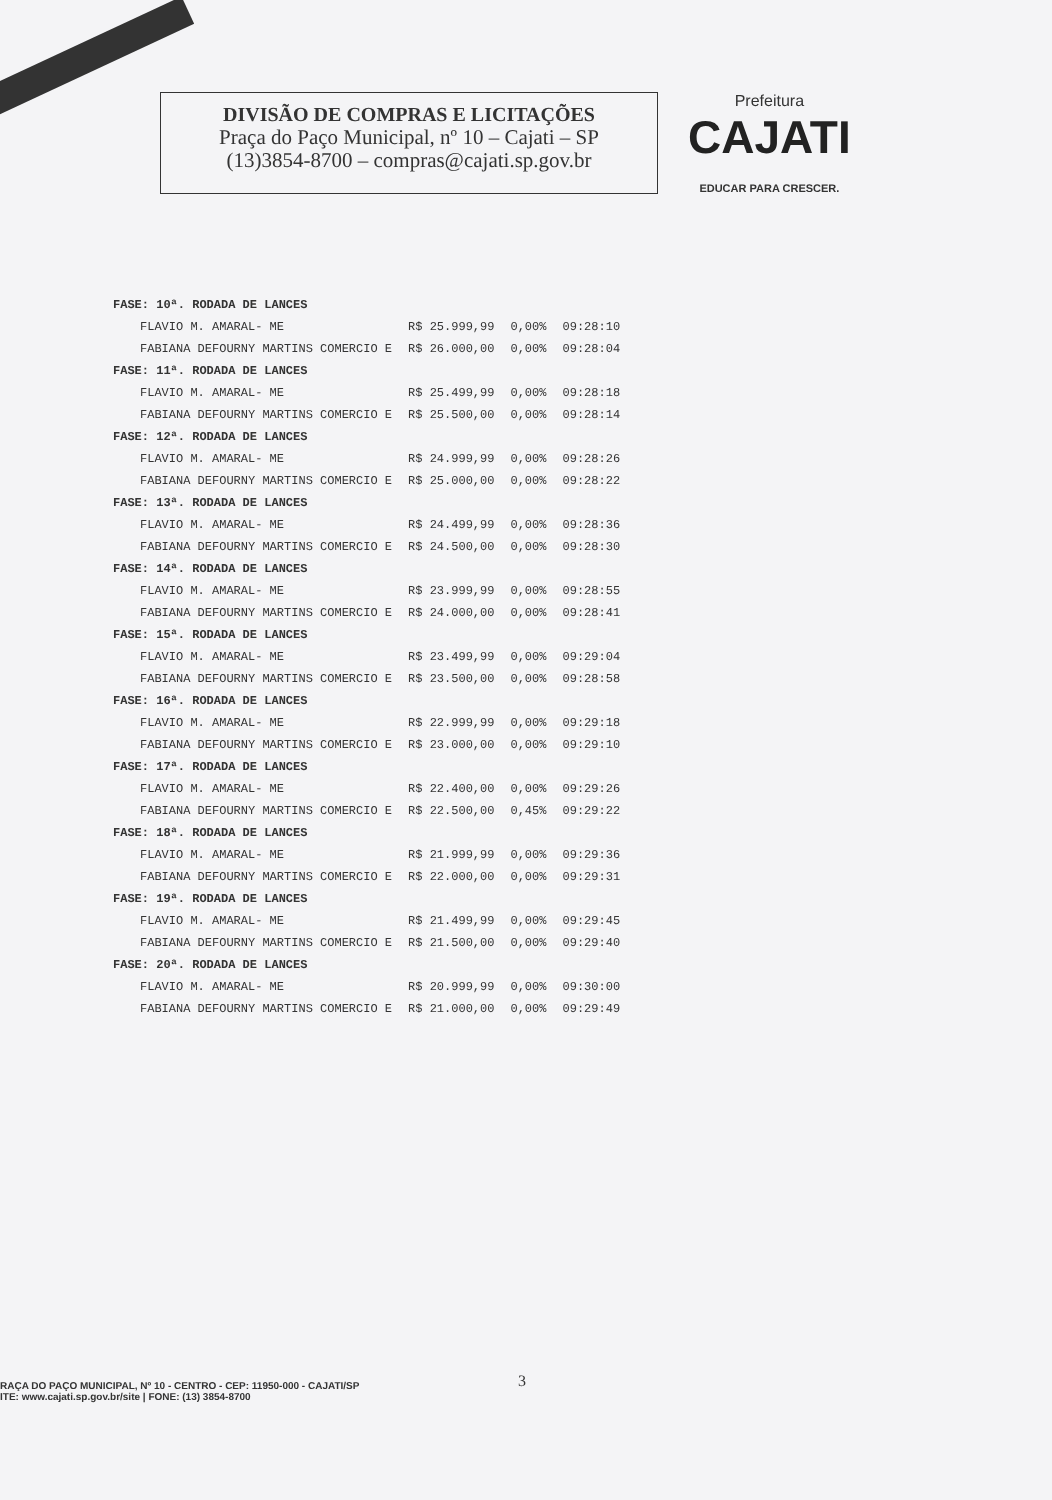DIVISÃO DE COMPRAS E LICITAÇÕES
Praça do Paço Municipal, nº 10 – Cajati – SP
(13)3854-8700 – compras@cajati.sp.gov.br
Prefeitura
CAJATI
EDUCAR PARA CRESCER.
| FASE: 10ª. RODADA DE LANCES | | | |
| FLAVIO M. AMARAL- ME | R$ 25.999,99 | 0,00% | 09:28:10 |
| FABIANA DEFOURNY MARTINS COMERCIO E | R$ 26.000,00 | 0,00% | 09:28:04 |
| FASE: 11ª. RODADA DE LANCES | | | |
| FLAVIO M. AMARAL- ME | R$ 25.499,99 | 0,00% | 09:28:18 |
| FABIANA DEFOURNY MARTINS COMERCIO E | R$ 25.500,00 | 0,00% | 09:28:14 |
| FASE: 12ª. RODADA DE LANCES | | | |
| FLAVIO M. AMARAL- ME | R$ 24.999,99 | 0,00% | 09:28:26 |
| FABIANA DEFOURNY MARTINS COMERCIO E | R$ 25.000,00 | 0,00% | 09:28:22 |
| FASE: 13ª. RODADA DE LANCES | | | |
| FLAVIO M. AMARAL- ME | R$ 24.499,99 | 0,00% | 09:28:36 |
| FABIANA DEFOURNY MARTINS COMERCIO E | R$ 24.500,00 | 0,00% | 09:28:30 |
| FASE: 14ª. RODADA DE LANCES | | | |
| FLAVIO M. AMARAL- ME | R$ 23.999,99 | 0,00% | 09:28:55 |
| FABIANA DEFOURNY MARTINS COMERCIO E | R$ 24.000,00 | 0,00% | 09:28:41 |
| FASE: 15ª. RODADA DE LANCES | | | |
| FLAVIO M. AMARAL- ME | R$ 23.499,99 | 0,00% | 09:29:04 |
| FABIANA DEFOURNY MARTINS COMERCIO E | R$ 23.500,00 | 0,00% | 09:28:58 |
| FASE: 16ª. RODADA DE LANCES | | | |
| FLAVIO M. AMARAL- ME | R$ 22.999,99 | 0,00% | 09:29:18 |
| FABIANA DEFOURNY MARTINS COMERCIO E | R$ 23.000,00 | 0,00% | 09:29:10 |
| FASE: 17ª. RODADA DE LANCES | | | |
| FLAVIO M. AMARAL- ME | R$ 22.400,00 | 0,00% | 09:29:26 |
| FABIANA DEFOURNY MARTINS COMERCIO E | R$ 22.500,00 | 0,45% | 09:29:22 |
| FASE: 18ª. RODADA DE LANCES | | | |
| FLAVIO M. AMARAL- ME | R$ 21.999,99 | 0,00% | 09:29:36 |
| FABIANA DEFOURNY MARTINS COMERCIO E | R$ 22.000,00 | 0,00% | 09:29:31 |
| FASE: 19ª. RODADA DE LANCES | | | |
| FLAVIO M. AMARAL- ME | R$ 21.499,99 | 0,00% | 09:29:45 |
| FABIANA DEFOURNY MARTINS COMERCIO E | R$ 21.500,00 | 0,00% | 09:29:40 |
| FASE: 20ª. RODADA DE LANCES | | | |
| FLAVIO M. AMARAL- ME | R$ 20.999,99 | 0,00% | 09:30:00 |
| FABIANA DEFOURNY MARTINS COMERCIO E | R$ 21.000,00 | 0,00% | 09:29:49 |
RAÇA DO PAÇO MUNICIPAL, Nº 10 - CENTRO - CEP: 11950-000 - CAJATI/SP
ITE: www.cajati.sp.gov.br/site | FONE: (13) 3854-8700
3